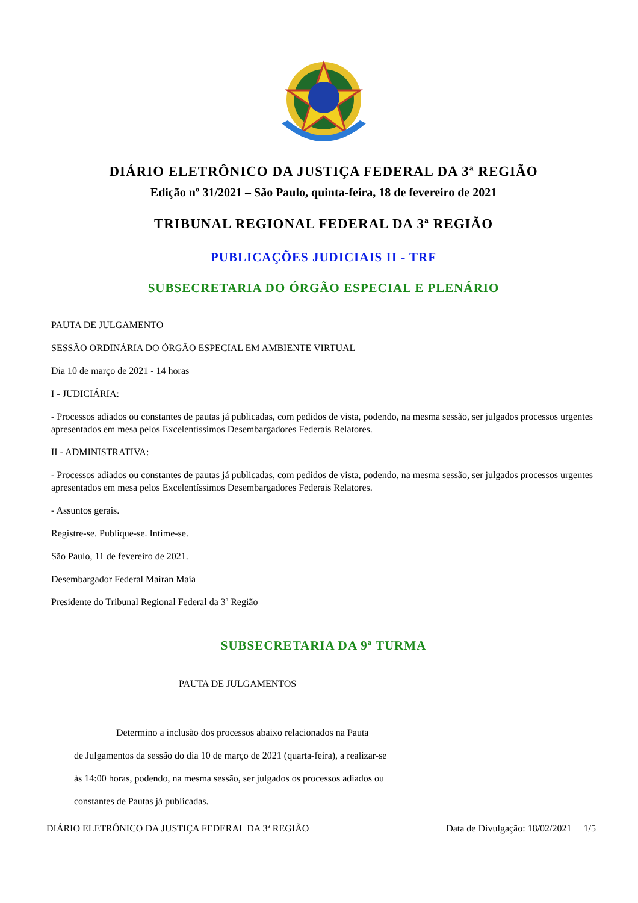DIÁRIO ELETRÔNICO DA JUSTIÇA FEDERAL DA 3ª REGIÃO
Edição nº 31/2021 – São Paulo, quinta-feira, 18 de fevereiro de 2021
TRIBUNAL REGIONAL FEDERAL DA 3ª REGIÃO
PUBLICAÇÕES JUDICIAIS II - TRF
SUBSECRETARIA DO ÓRGÃO ESPECIAL E PLENÁRIO
PAUTA DE JULGAMENTO
SESSÃO ORDINÁRIA DO ÓRGÃO ESPECIAL EM AMBIENTE VIRTUAL
Dia 10 de março de 2021 - 14 horas
I - JUDICIÁRIA:
- Processos adiados ou constantes de pautas já publicadas, com pedidos de vista, podendo, na mesma sessão, ser julgados processos urgentes apresentados em mesa pelos Excelentíssimos Desembargadores Federais Relatores.
II - ADMINISTRATIVA:
- Processos adiados ou constantes de pautas já publicadas, com pedidos de vista, podendo, na mesma sessão, ser julgados processos urgentes apresentados em mesa pelos Excelentíssimos Desembargadores Federais Relatores.
- Assuntos gerais.
Registre-se. Publique-se. Intime-se.
São Paulo, 11 de fevereiro de 2021.
Desembargador Federal Mairan Maia
Presidente do Tribunal Regional Federal da 3ª Região
SUBSECRETARIA DA 9ª TURMA
PAUTA DE JULGAMENTOS
Determino a inclusão dos processos abaixo relacionados na Pauta
de Julgamentos da sessão do dia 10 de março de 2021 (quarta-feira), a realizar-se
às 14:00 horas, podendo, na mesma sessão, ser julgados os processos adiados ou
constantes de Pautas já publicadas.
DIÁRIO ELETRÔNICO DA JUSTIÇA FEDERAL DA 3ª REGIÃO Data de Divulgação: 18/02/2021 1/5